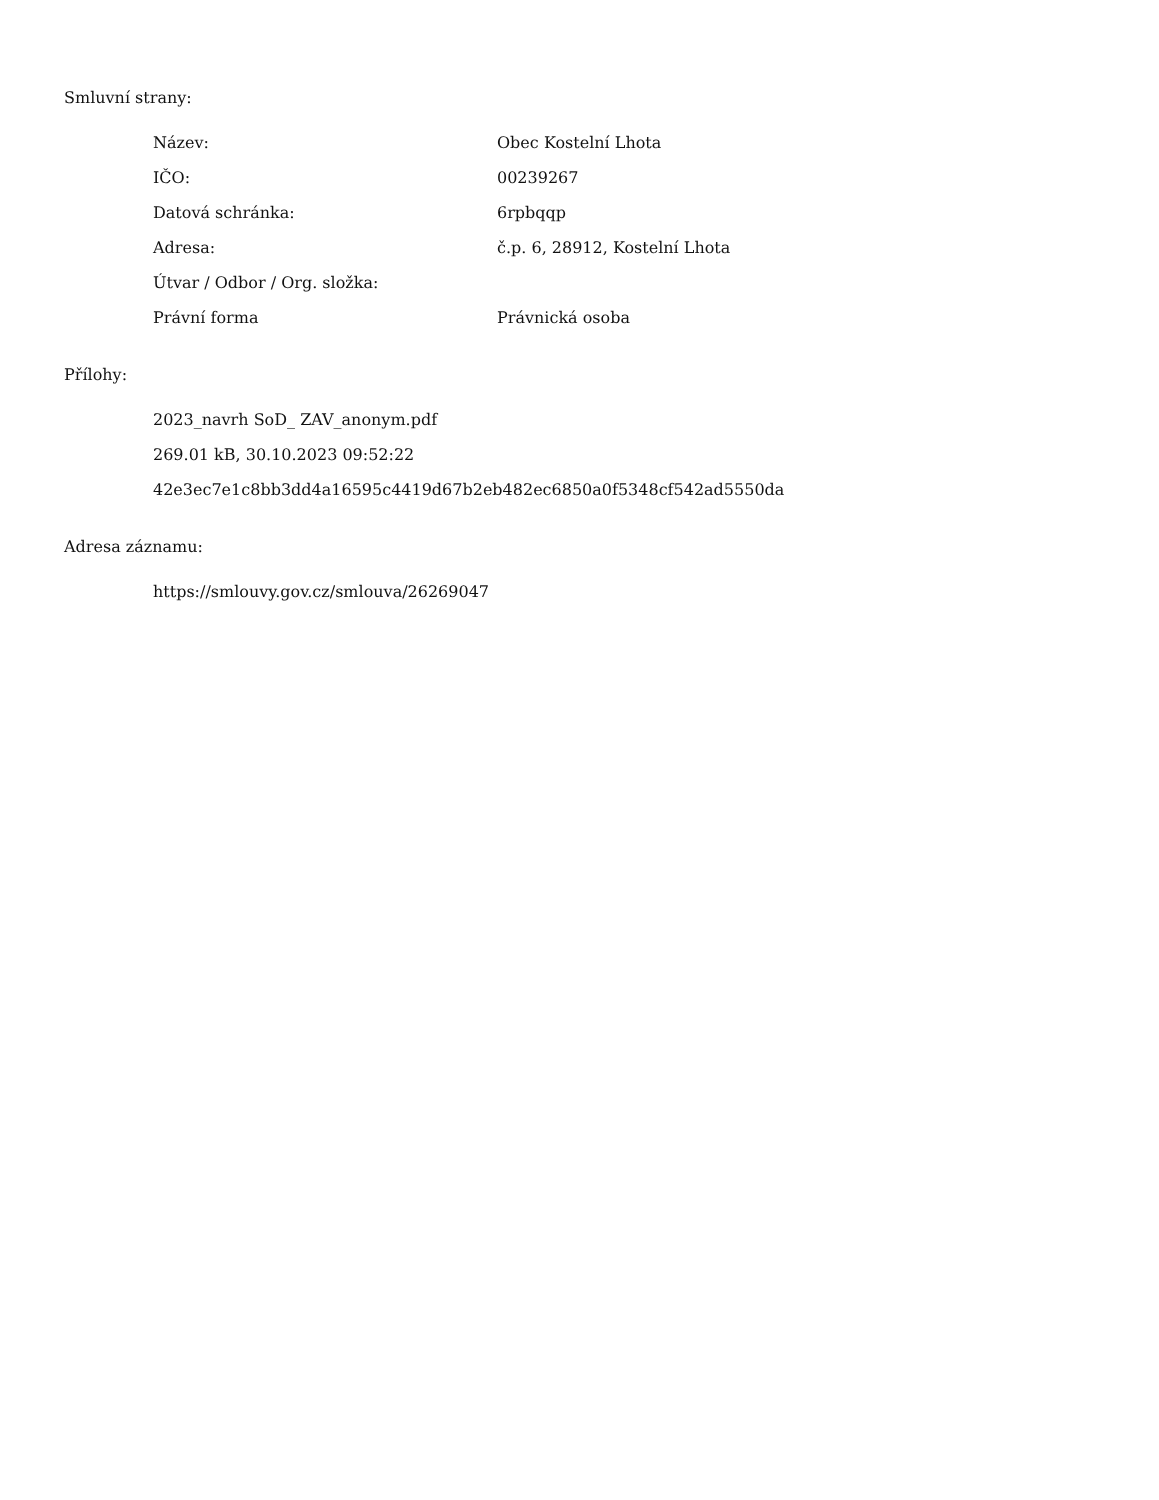Smluvní strany:
| Název: | Obec Kostelní Lhota |
| IČO: | 00239267 |
| Datová schránka: | 6rpbqqp |
| Adresa: | č.p. 6, 28912, Kostelní Lhota |
| Útvar / Odbor / Org. složka: | |
| Právní forma | Právnická osoba |
Přílohy:
2023_navrh SoD_ ZAV_anonym.pdf
269.01 kB, 30.10.2023 09:52:22
42e3ec7e1c8bb3dd4a16595c4419d67b2eb482ec6850a0f5348cf542ad5550da
Adresa záznamu:
https://smlouvy.gov.cz/smlouva/26269047